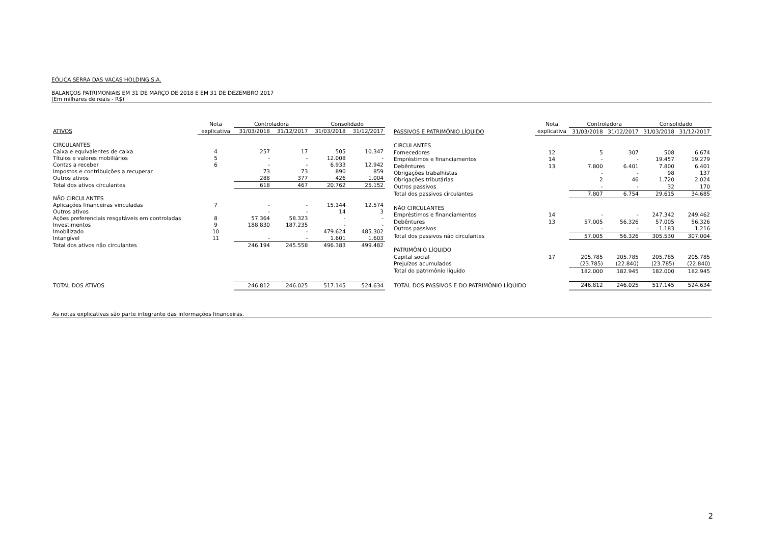EÓLICA SERRA DAS VACAS HOLDING S.A.
BALANÇOS PATRIMONIAIS EM 31 DE MARÇO DE 2018 E EM 31 DE DEZEMBRO 2017
(Em milhares de reais - R$)
| | Nota | Controladora | | Consolidado | |
| --- | --- | --- | --- | --- | --- |
| ATIVOS | explicativa | 31/03/2018 | 31/12/2017 | 31/03/2018 | 31/12/2017 |
| CIRCULANTES | | | | | |
| Caixa e equivalentes de caixa | 4 | 257 | 17 | 505 | 10.347 |
| Títulos e valores mobiliários | 5 | - | - | 12.008 | - |
| Contas a receber | 6 | - | - | 6.933 | 12.942 |
| Impostos e contribuições a recuperar | | 73 | 73 | 890 | 859 |
| Outros ativos | | 288 | 377 | 426 | 1.004 |
| Total dos ativos circulantes | | 618 | 467 | 20.762 | 25.152 |
| NÃO CIRCULANTES | | | | | |
| Aplicações financeiras vinculadas | 7 | - | - | 15.144 | 12.574 |
| Outros ativos | | - | - | 14 | 3 |
| Ações preferenciais resgatáveis em controladas | 8 | 57.364 | 58.323 | - | - |
| Investimentos | 9 | 188.830 | 187.235 | - | - |
| Imobilizado | 10 | | - | 479.624 | 485.302 |
| Intangível | 11 | - | - | 1.601 | 1.603 |
| Total dos ativos não circulantes | | 246.194 | 245.558 | 496.383 | 499.482 |
| TOTAL DOS ATIVOS | | 246.812 | 246.025 | 517.145 | 524.634 |
| | Nota | Controladora | | Consolidado | |
| --- | --- | --- | --- | --- | --- |
| PASSIVOS E PATRIMÔNIO LÍQUIDO | explicativa | 31/03/2018 | 31/12/2017 | 31/03/2018 | 31/12/2017 |
| CIRCULANTES | | | | | |
| Fornecedores | 12 | 5 | 307 | 508 | 6.674 |
| Empréstimos e financiamentos | 14 | - | - | 19.457 | 19.279 |
| Debêntures | 13 | 7.800 | 6.401 | 7.800 | 6.401 |
| Obrigações trabalhistas | | - | - | 98 | 137 |
| Obrigações tributárias | | 2 | 46 | 1.720 | 2.024 |
| Outros passivos | | - | - | 32 | 170 |
| Total dos passivos circulantes | | 7.807 | 6.754 | 29.615 | 34.685 |
| NÃO CIRCULANTES | | | | | |
| Empréstimos e financiamentos | 14 | - | - | 247.342 | 249.462 |
| Debêntures | 13 | 57.005 | 56.326 | 57.005 | 56.326 |
| Outros passivos | | - | - | 1.183 | 1.216 |
| Total dos passivos não circulantes | | 57.005 | 56.326 | 305.530 | 307.004 |
| PATRIMÔNIO LÍQUIDO | | | | | |
| Capital social | 17 | 205.785 | 205.785 | 205.785 | 205.785 |
| Prejuízos acumulados | | (23.785) | (22.840) | (23.785) | (22.840) |
| Total do patrimônio líquido | | 182.000 | 182.945 | 182.000 | 182.945 |
| TOTAL DOS PASSIVOS E DO PATRIMÔNIO LÍQUIDO | | 246.812 | 246.025 | 517.145 | 524.634 |
As notas explicativas são parte integrante das informações financeiras.
2